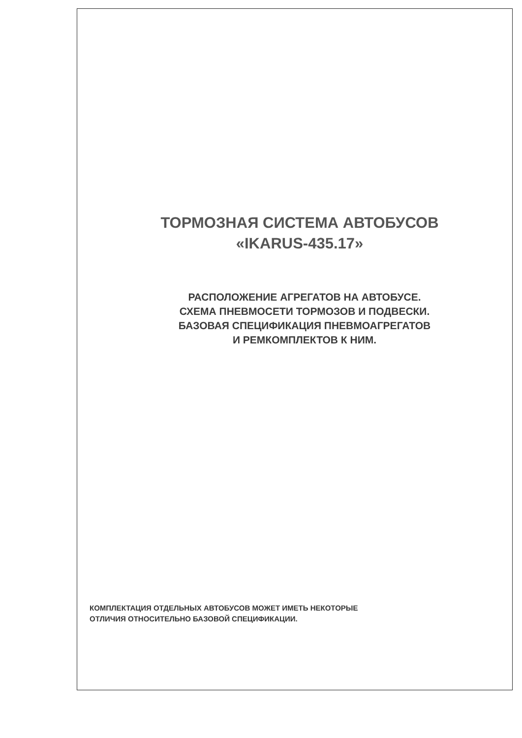ТОРМОЗНАЯ СИСТЕМА АВТОБУСОВ
«IKARUS-435.17»
РАСПОЛОЖЕНИЕ АГРЕГАТОВ НА АВТОБУСЕ.
СХЕМА ПНЕВМОСЕТИ ТОРМОЗОВ И ПОДВЕСКИ.
БАЗОВАЯ СПЕЦИФИКАЦИЯ ПНЕВМОАГРЕГАТОВ
И РЕМКОМПЛЕКТОВ К НИМ.
КОМПЛЕКТАЦИЯ ОТДЕЛЬНЫХ АВТОБУСОВ МОЖЕТ ИМЕТЬ НЕКОТОРЫЕ
ОТЛИЧИЯ ОТНОСИТЕЛЬНО БАЗОВОЙ СПЕЦИФИКАЦИИ.